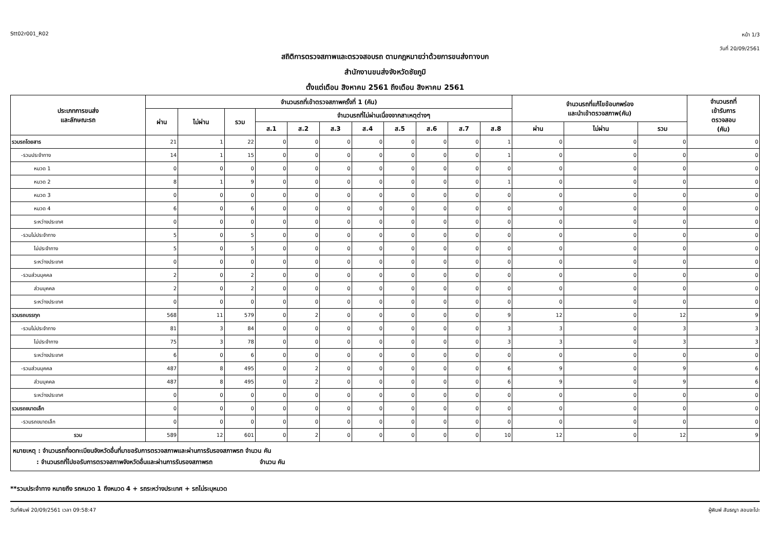Stt02r001_R02 หน้า 1/3
วันที่ 20/09/2561
สถิติการตรวจสภาพและตรวจสอบรถ ตามกฎหมายว่าด้วยการขนส่งทางบก
สำนักงานขนส่งจังหวัดชัยภูมิ
ตั้งแต่เดือน สิงหาคม 2561 ถึงเดือน สิงหาคม 2561
| ประเภทการขนส่ง และลักษณะรถ | จำนวนรถที่เข้าตรวจสภาพครั้งที่ 1 (คัน) | | | | | | | | | | | จำนวนรถที่แก้ไขข้อบกพร่อง และนำเข้าตรวจสภาพ(คัน) | | | จำนวนรถที่ เข้ารับการ ตรวจสอบ (คัน) |
| --- | --- | --- | --- | --- | --- | --- | --- | --- | --- | --- | --- | --- | --- | --- | --- |
| | ผ่าน | ไม่ผ่าน | รวม | จำนวนรถที่ไม่ผ่านเนื่องจากสาเหตุต่างๆ | | | | | | | | | | | |
| | | | | ส.1 | ส.2 | ส.3 | ส.4 | ส.5 | ส.6 | ส.7 | ส.8 | ผ่าน | ไม่ผ่าน | รวม | |
| รวมรถโดยสาร | 21 | 1 | 22 | 0 | 0 | 0 | 0 | 0 | 0 | 0 | 1 | 0 | 0 | 0 | 0 |
| -รวมประจำทาง | 14 | 1 | 15 | 0 | 0 | 0 | 0 | 0 | 0 | 0 | 1 | 0 | 0 | 0 | 0 |
| หมวด 1 | 0 | 0 | 0 | 0 | 0 | 0 | 0 | 0 | 0 | 0 | 0 | 0 | 0 | 0 | 0 |
| หมวด 2 | 8 | 1 | 9 | 0 | 0 | 0 | 0 | 0 | 0 | 0 | 1 | 0 | 0 | 0 | 0 |
| หมวด 3 | 0 | 0 | 0 | 0 | 0 | 0 | 0 | 0 | 0 | 0 | 0 | 0 | 0 | 0 | 0 |
| หมวด 4 | 6 | 0 | 6 | 0 | 0 | 0 | 0 | 0 | 0 | 0 | 0 | 0 | 0 | 0 | 0 |
| ระหว่างประเทศ | 0 | 0 | 0 | 0 | 0 | 0 | 0 | 0 | 0 | 0 | 0 | 0 | 0 | 0 | 0 |
| -รวมไม่ประจำทาง | 5 | 0 | 5 | 0 | 0 | 0 | 0 | 0 | 0 | 0 | 0 | 0 | 0 | 0 | 0 |
| ไม่ประจำทาง | 5 | 0 | 5 | 0 | 0 | 0 | 0 | 0 | 0 | 0 | 0 | 0 | 0 | 0 | 0 |
| ระหว่างประเทศ | 0 | 0 | 0 | 0 | 0 | 0 | 0 | 0 | 0 | 0 | 0 | 0 | 0 | 0 | 0 |
| -รวมส่วนบุคคล | 2 | 0 | 2 | 0 | 0 | 0 | 0 | 0 | 0 | 0 | 0 | 0 | 0 | 0 | 0 |
| ส่วนบุคคล | 2 | 0 | 2 | 0 | 0 | 0 | 0 | 0 | 0 | 0 | 0 | 0 | 0 | 0 | 0 |
| ระหว่างประเทศ | 0 | 0 | 0 | 0 | 0 | 0 | 0 | 0 | 0 | 0 | 0 | 0 | 0 | 0 | 0 |
| รวมรถบรรทุก | 568 | 11 | 579 | 0 | 2 | 0 | 0 | 0 | 0 | 0 | 9 | 12 | 0 | 12 | 9 |
| -รวมไม่ประจำทาง | 81 | 3 | 84 | 0 | 0 | 0 | 0 | 0 | 0 | 0 | 3 | 3 | 0 | 3 | 3 |
| ไม่ประจำทาง | 75 | 3 | 78 | 0 | 0 | 0 | 0 | 0 | 0 | 0 | 3 | 3 | 0 | 3 | 3 |
| ระหว่างประเทศ | 6 | 0 | 6 | 0 | 0 | 0 | 0 | 0 | 0 | 0 | 0 | 0 | 0 | 0 | 0 |
| -รวมส่วนบุคคล | 487 | 8 | 495 | 0 | 2 | 0 | 0 | 0 | 0 | 0 | 6 | 9 | 0 | 9 | 6 |
| ส่วนบุคคล | 487 | 8 | 495 | 0 | 2 | 0 | 0 | 0 | 0 | 0 | 6 | 9 | 0 | 9 | 6 |
| ระหว่างประเทศ | 0 | 0 | 0 | 0 | 0 | 0 | 0 | 0 | 0 | 0 | 0 | 0 | 0 | 0 | 0 |
| รวมรถขนาดเล็ก | 0 | 0 | 0 | 0 | 0 | 0 | 0 | 0 | 0 | 0 | 0 | 0 | 0 | 0 | 0 |
| -รวมรถขนาดเล็ก | 0 | 0 | 0 | 0 | 0 | 0 | 0 | 0 | 0 | 0 | 0 | 0 | 0 | 0 | 0 |
| รวม | 589 | 12 | 601 | 0 | 2 | 0 | 0 | 0 | 0 | 0 | 10 | 12 | 0 | 12 | 9 |
| หมายเหตุ : จำนวนรถที่จดทะเบียนจังหวัดอื่นที่มาขอรับการตรวจสภาพและผ่านการรับรองสภาพรถ จำนวน คัน : จำนวนรถที่ไปขอรับการตรวจสภาพจังหวัดอื่นและผ่านการรับรองสภาพรถ จำนวน คัน | | | | | | | | | | | | | | | |
**รวมประจำทาง หมายถึง รถหมวด 1 ถึงหมวด 4 + รถระหว่างประเทศ + รถไม่ระบุหมวด
วันที่พิมพ์ 20/09/2561 เวลา 09:58:47 ผู้พิมพ์ สันธญา สอนจะโปะ